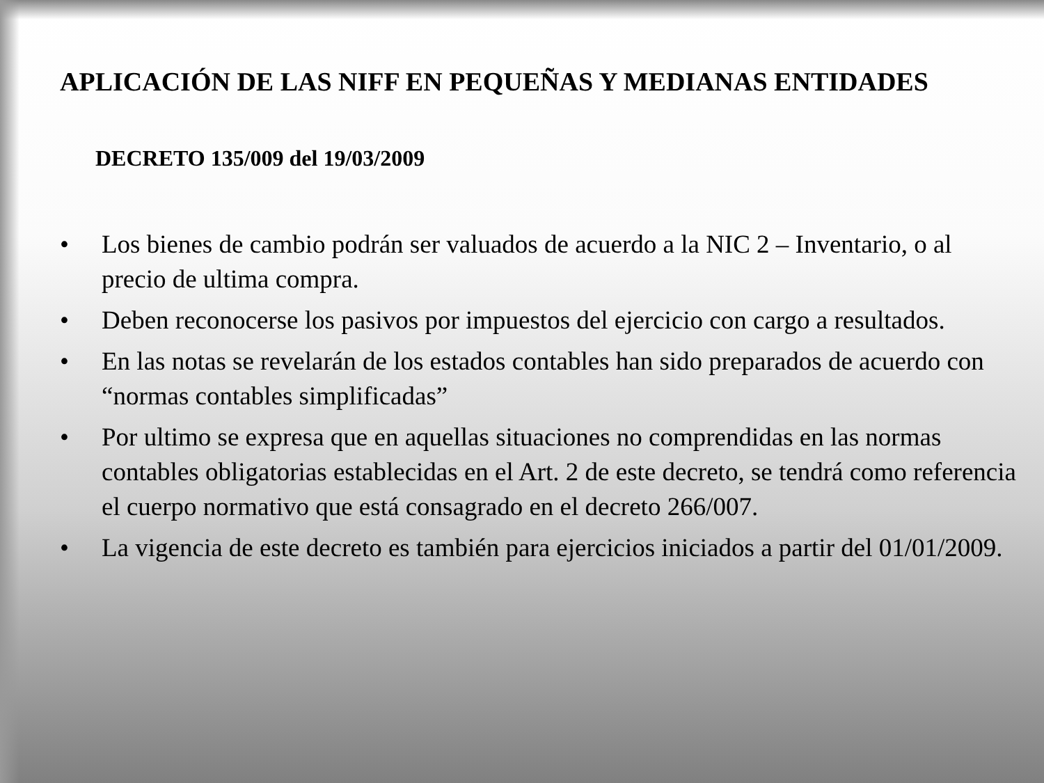APLICACIÓN DE LAS NIFF EN PEQUEÑAS Y MEDIANAS ENTIDADES
DECRETO 135/009 del 19/03/2009
• Los bienes de cambio podrán ser valuados de acuerdo a la NIC 2 – Inventario, o al precio de ultima compra.
• Deben reconocerse los pasivos por impuestos del ejercicio con cargo a resultados.
• En las notas se revelarán de los estados contables han sido preparados de acuerdo con “normas contables simplificadas”
• Por ultimo se expresa que en aquellas situaciones no comprendidas en las normas contables obligatorias establecidas en el Art. 2 de este decreto, se tendrá como referencia el cuerpo normativo que está consagrado en el decreto 266/007.
• La vigencia de este decreto es también para ejercicios iniciados a partir del 01/01/2009.